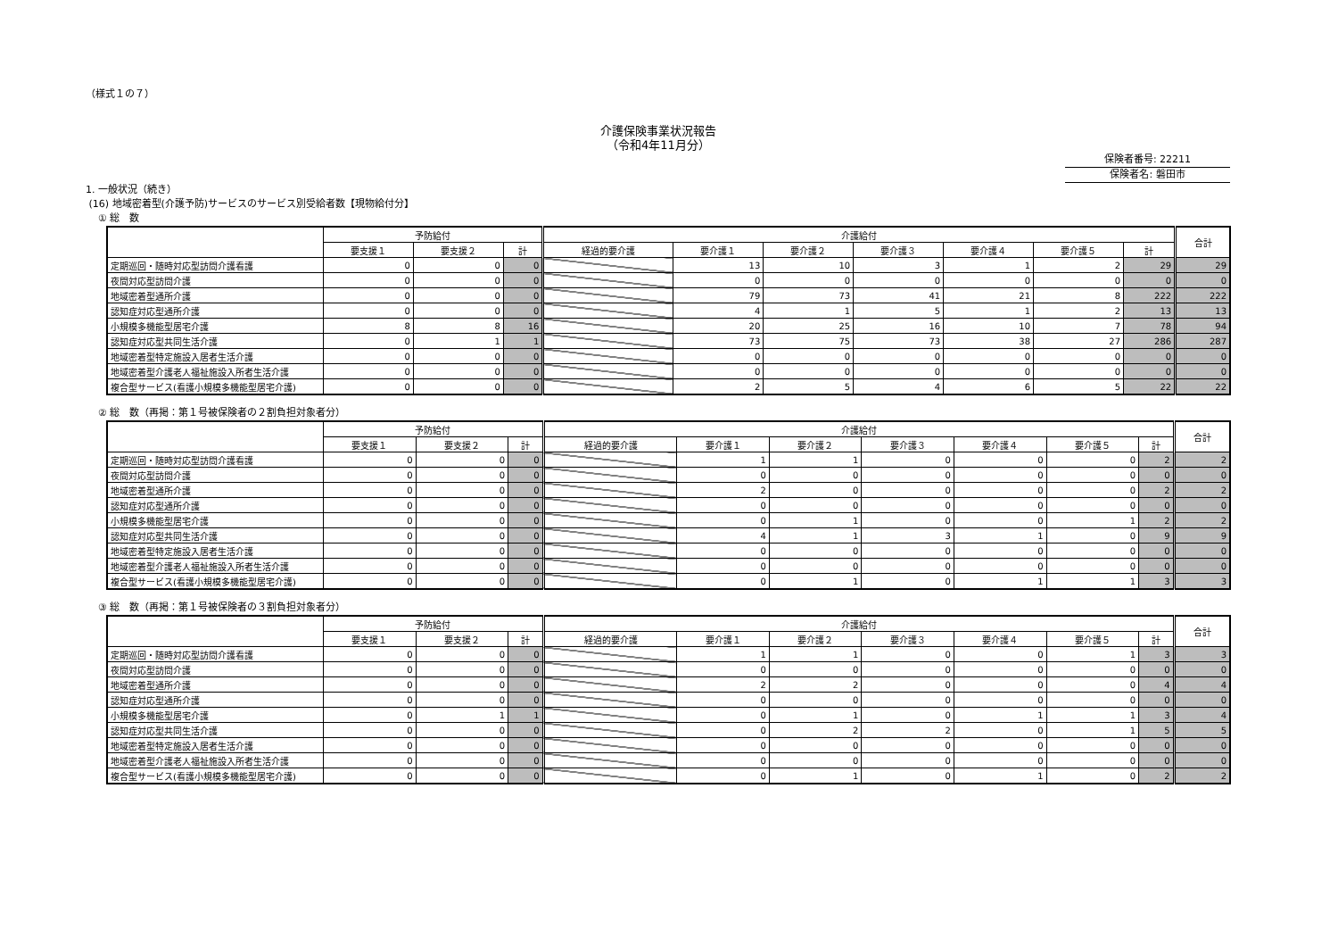（様式１の７）
介護保険事業状況報告
（令和4年11月分）
保険者番号: 22211
保険者名: 磐田市
1. 一般状況（続き）
(16) 地域密着型(介護予防)サービスのサービス別受給者数【現物給付分】
① 総　数
| | 予防給付 | | | 介護給付 | | | | | | | 合計 |
| --- | --- | --- | --- | --- | --- | --- | --- | --- | --- | --- | --- |
| | 要支援１ | 要支援２ | 計 | 経過的要介護 | 要介護１ | 要介護２ | 要介護３ | 要介護４ | 要介護５ | 計 | |
| 定期巡回・随時対応型訪問介護看護 | 0 | 0 | 0 | | 13 | 10 | 3 | 1 | 2 | 29 | 29 |
| 夜間対応型訪問介護 | 0 | 0 | 0 | | 0 | 0 | 0 | 0 | 0 | 0 | 0 |
| 地域密着型通所介護 | 0 | 0 | 0 | | 79 | 73 | 41 | 21 | 8 | 222 | 222 |
| 認知症対応型通所介護 | 0 | 0 | 0 | | 4 | 1 | 5 | 1 | 2 | 13 | 13 |
| 小規模多機能型居宅介護 | 8 | 8 | 16 | | 20 | 25 | 16 | 10 | 7 | 78 | 94 |
| 認知症対応型共同生活介護 | 0 | 1 | 1 | | 73 | 75 | 73 | 38 | 27 | 286 | 287 |
| 地域密着型特定施設入居者生活介護 | 0 | 0 | 0 | | 0 | 0 | 0 | 0 | 0 | 0 | 0 |
| 地域密着型介護老人福祉施設入所者生活介護 | 0 | 0 | 0 | | 0 | 0 | 0 | 0 | 0 | 0 | 0 |
| 複合型サービス(看護小規模多機能型居宅介護) | 0 | 0 | 0 | | 2 | 5 | 4 | 6 | 5 | 22 | 22 |
② 総　数（再掲：第１号被保険者の２割負担対象者分）
| | 予防給付 | | | 介護給付 | | | | | | | 合計 |
| --- | --- | --- | --- | --- | --- | --- | --- | --- | --- | --- | --- |
| | 要支援１ | 要支援２ | 計 | 経過的要介護 | 要介護１ | 要介護２ | 要介護３ | 要介護４ | 要介護５ | 計 | |
| 定期巡回・随時対応型訪問介護看護 | 0 | 0 | 0 | | 1 | 1 | 0 | 0 | 0 | 2 | 2 |
| 夜間対応型訪問介護 | 0 | 0 | 0 | | 0 | 0 | 0 | 0 | 0 | 0 | 0 |
| 地域密着型通所介護 | 0 | 0 | 0 | | 2 | 0 | 0 | 0 | 0 | 2 | 2 |
| 認知症対応型通所介護 | 0 | 0 | 0 | | 0 | 0 | 0 | 0 | 0 | 0 | 0 |
| 小規模多機能型居宅介護 | 0 | 0 | 0 | | 0 | 1 | 0 | 0 | 1 | 2 | 2 |
| 認知症対応型共同生活介護 | 0 | 0 | 0 | | 4 | 1 | 3 | 1 | 0 | 9 | 9 |
| 地域密着型特定施設入居者生活介護 | 0 | 0 | 0 | | 0 | 0 | 0 | 0 | 0 | 0 | 0 |
| 地域密着型介護老人福祉施設入所者生活介護 | 0 | 0 | 0 | | 0 | 0 | 0 | 0 | 0 | 0 | 0 |
| 複合型サービス(看護小規模多機能型居宅介護) | 0 | 0 | 0 | | 0 | 1 | 0 | 1 | 1 | 3 | 3 |
③ 総　数（再掲：第１号被保険者の３割負担対象者分）
| | 予防給付 | | | 介護給付 | | | | | | | 合計 |
| --- | --- | --- | --- | --- | --- | --- | --- | --- | --- | --- | --- |
| | 要支援１ | 要支援２ | 計 | 経過的要介護 | 要介護１ | 要介護２ | 要介護３ | 要介護４ | 要介護５ | 計 | |
| 定期巡回・随時対応型訪問介護看護 | 0 | 0 | 0 | | 1 | 1 | 0 | 0 | 1 | 3 | 3 |
| 夜間対応型訪問介護 | 0 | 0 | 0 | | 0 | 0 | 0 | 0 | 0 | 0 | 0 |
| 地域密着型通所介護 | 0 | 0 | 0 | | 2 | 2 | 0 | 0 | 0 | 4 | 4 |
| 認知症対応型通所介護 | 0 | 0 | 0 | | 0 | 0 | 0 | 0 | 0 | 0 | 0 |
| 小規模多機能型居宅介護 | 0 | 1 | 1 | | 0 | 1 | 0 | 1 | 1 | 3 | 4 |
| 認知症対応型共同生活介護 | 0 | 0 | 0 | | 0 | 2 | 2 | 0 | 1 | 5 | 5 |
| 地域密着型特定施設入居者生活介護 | 0 | 0 | 0 | | 0 | 0 | 0 | 0 | 0 | 0 | 0 |
| 地域密着型介護老人福祉施設入所者生活介護 | 0 | 0 | 0 | | 0 | 0 | 0 | 0 | 0 | 0 | 0 |
| 複合型サービス(看護小規模多機能型居宅介護) | 0 | 0 | 0 | | 0 | 1 | 0 | 1 | 0 | 2 | 2 |